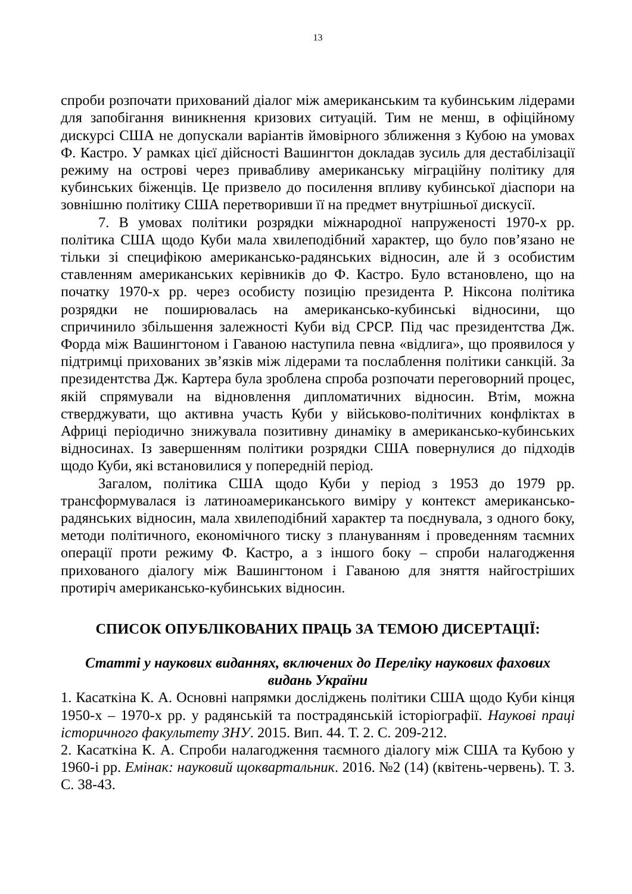13
спроби розпочати прихований діалог між американським та кубинським лідерами для запобігання виникнення кризових ситуацій. Тим не менш, в офіційному дискурсі США не допускали варіантів ймовірного зближення з Кубою на умовах Ф. Кастро. У рамках цієї дійсності Вашингтон докладав зусиль для дестабілізації режиму на острові через привабливу американську міграційну політику для кубинських біженців. Це призвело до посилення впливу кубинської діаспори на зовнішню політику США перетворивши її на предмет внутрішньої дискусії.
7. В умовах політики розрядки міжнародної напруженості 1970-х рр. політика США щодо Куби мала хвилеподібний характер, що було пов’язано не тільки зі специфікою американсько-радянських відносин, але й з особистим ставленням американських керівників до Ф. Кастро. Було встановлено, що на початку 1970-х рр. через особисту позицію президента Р. Ніксона політика розрядки не поширювалась на американсько-кубинські відносини, що спричинило збільшення залежності Куби від СРСР. Під час президентства Дж. Форда між Вашингтоном і Гаваною наступила певна «відлига», що проявилося у підтримці прихованих зв’язків між лідерами та послаблення політики санкцій. За президентства Дж. Картера була зроблена спроба розпочати переговорний процес, якій спрямували на відновлення дипломатичних відносин. Втім, можна стверджувати, що активна участь Куби у військово-політичних конфліктах в Африці періодично знижувала позитивну динаміку в американсько-кубинських відносинах. Із завершенням політики розрядки США повернулися до підходів щодо Куби, які встановилися у попередній період.
Загалом, політика США щодо Куби у період з 1953 до 1979 рр. трансформувалася із латиноамериканського виміру у контекст американсько-радянських відносин, мала хвилеподібний характер та поєднувала, з одного боку, методи політичного, економічного тиску з плануванням і проведенням таємних операції проти режиму Ф. Кастро, а з іншого боку – спроби налагодження прихованого діалогу між Вашингтоном і Гаваною для зняття найгостріших протиріч американсько-кубинських відносин.
СПИСОК ОПУБЛІКОВАНИХ ПРАЦЬ ЗА ТЕМОЮ ДИСЕРТАЦІЇ:
Статті у наукових виданнях, включених до Переліку наукових фахових
видань України
1. Касаткіна К. А. Основні напрямки досліджень політики США щодо Куби кінця 1950-х – 1970-х рр. у радянській та пострадянській історіографії. Наукові праці історичного факультету ЗНУ. 2015. Вип. 44. Т. 2. С. 209-212.
2. Касаткіна К. А. Спроби налагодження таємного діалогу між США та Кубою у 1960-і рр. Емінак: науковий щоквартальник. 2016. №2 (14) (квітень-червень). Т. 3. С. 38-43.